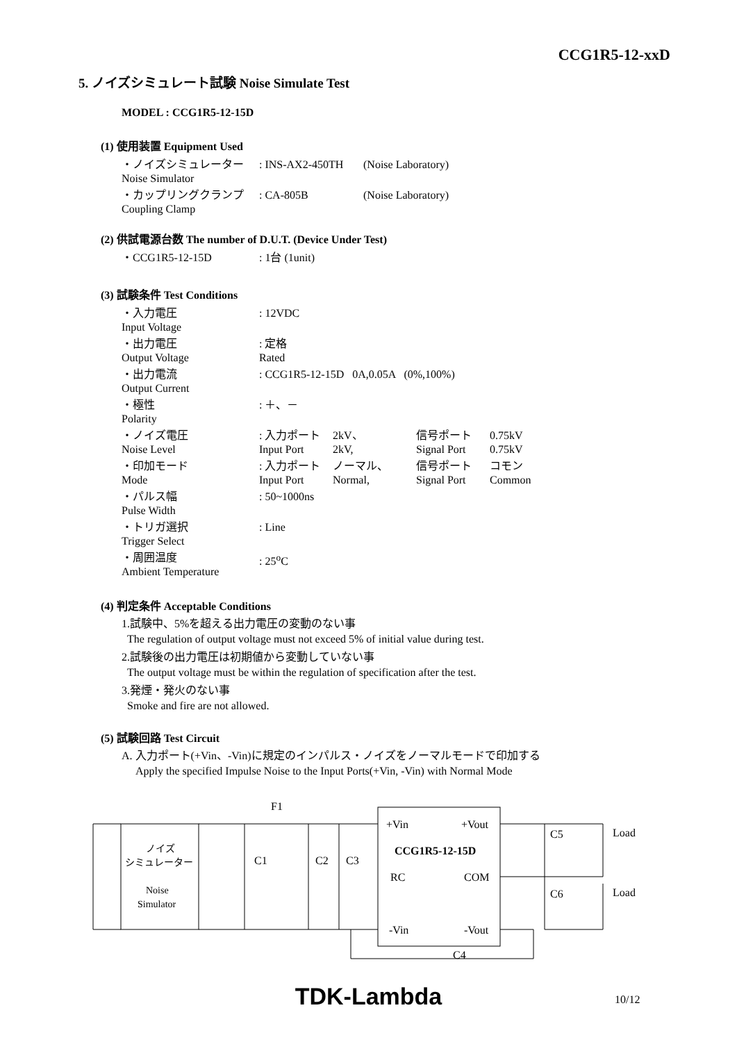CCG1R5-12-xxD
5. ノイズシミュレート試験 Noise Simulate Test
MODEL : CCG1R5-12-15D
(1) 使用装置 Equipment Used
| ・ノイズシミュレーター Noise Simulator | : INS-AX2-450TH | (Noise Laboratory) |
| ・カップリングクランプ Coupling Clamp | : CA-805B | (Noise Laboratory) |
(2) 供試電源台数 The number of D.U.T. (Device Under Test)
| ・CCG1R5-12-15D | : 1台 (1unit) |
(3) 試験条件 Test Conditions
| ・入力電圧 Input Voltage | : 12VDC | | | |
| ・出力電圧 Output Voltage | : 定格 Rated | | | |
| ・出力電流 Output Current | : CCG1R5-12-15D 0A,0.05A (0%,100%) | | | |
| ・極性 Polarity | : ＋、－ | | | |
| ・ノイズ電圧 Noise Level | : 入力ポート Input Port | 2kV、 2kV, | 信号ポート Signal Port | 0.75kV 0.75kV |
| ・印加モード Mode | : 入力ポート Input Port | ノーマル、 Normal, | 信号ポート Signal Port | コモン Common |
| ・パルス幅 Pulse Width | : 50~1000ns | | | |
| ・トリガ選択 Trigger Select | : Line | | | |
| ・周囲温度 Ambient Temperature | : 25<sup>o</sup>C | | | |
(4) 判定条件 Acceptable Conditions
1.試験中、5%を超える出力電圧の変動のない事
The regulation of output voltage must not exceed 5% of initial value during test.
2.試験後の出力電圧は初期値から変動していない事
The output voltage must be within the regulation of specification after the test.
3.発煙・発火のない事
Smoke and fire are not allowed.
(5) 試験回路 Test Circuit
A. 入力ポート(+Vin、-Vin)に規定のインパルス・ノイズをノーマルモードで印加する
Apply the specified Impulse Noise to the Input Ports(+Vin, -Vin) with Normal Mode
F1
C1
C2
C3
C5
C6
C4
Load
Load
+Vin
+Vout
CCG1R5-12-15D
RC
COM
-Vin
-Vout
ノイズ
シミュレーター
Noise
Simulator
TDK-Lambda 10/12